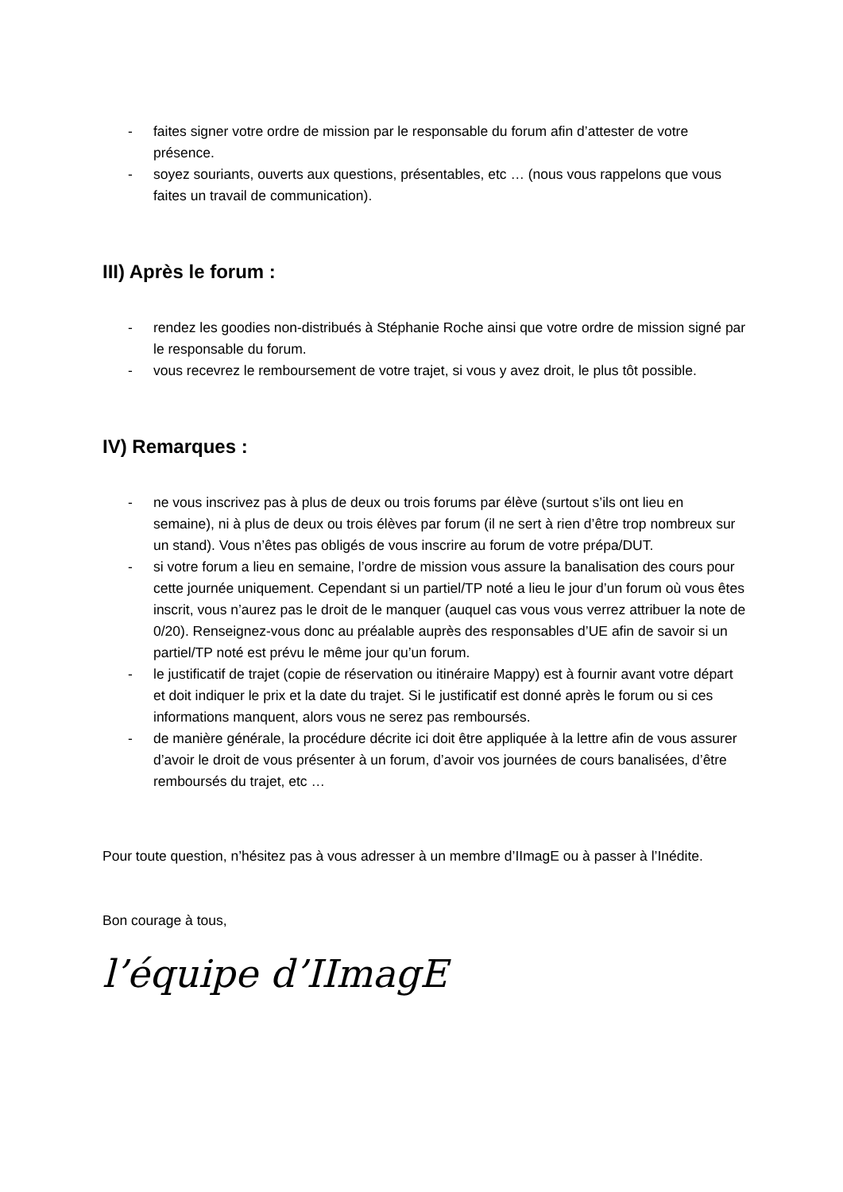- faites signer votre ordre de mission par le responsable du forum afin d’attester de votre présence.
- soyez souriants, ouverts aux questions, présentables, etc … (nous vous rappelons que vous faites un travail de communication).
III) Après le forum :
- rendez les goodies non-distribués à Stéphanie Roche ainsi que votre ordre de mission signé par le responsable du forum.
- vous recevrez le remboursement de votre trajet, si vous y avez droit, le plus tôt possible.
IV) Remarques :
- ne vous inscrivez pas à plus de deux ou trois forums par élève (surtout s’ils ont lieu en semaine), ni à plus de deux ou trois élèves par forum (il ne sert à rien d’être trop nombreux sur un stand). Vous n’êtes pas obligés de vous inscrire au forum de votre prépa/DUT.
- si votre forum a lieu en semaine, l’ordre de mission vous assure la banalisation des cours pour cette journée uniquement. Cependant si un partiel/TP noté a lieu le jour d’un forum où vous êtes inscrit, vous n’aurez pas le droit de le manquer (auquel cas vous vous verrez attribuer la note de 0/20). Renseignez-vous donc au préalable auprès des responsables d’UE afin de savoir si un partiel/TP noté est prévu le même jour qu’un forum.
- le justificatif de trajet (copie de réservation ou itinéraire Mappy) est à fournir avant votre départ et doit indiquer le prix et la date du trajet. Si le justificatif est donné après le forum ou si ces informations manquent, alors vous ne serez pas remboursés.
- de manière générale, la procédure décrite ici doit être appliquée à la lettre afin de vous assurer d’avoir le droit de vous présenter à un forum, d’avoir vos journées de cours banalisées, d’être remboursés du trajet, etc …
Pour toute question, n’hésitez pas à vous adresser à un membre d’IImagE ou à passer à l’Inédite.
Bon courage à tous,
l’équipe d’IImagE